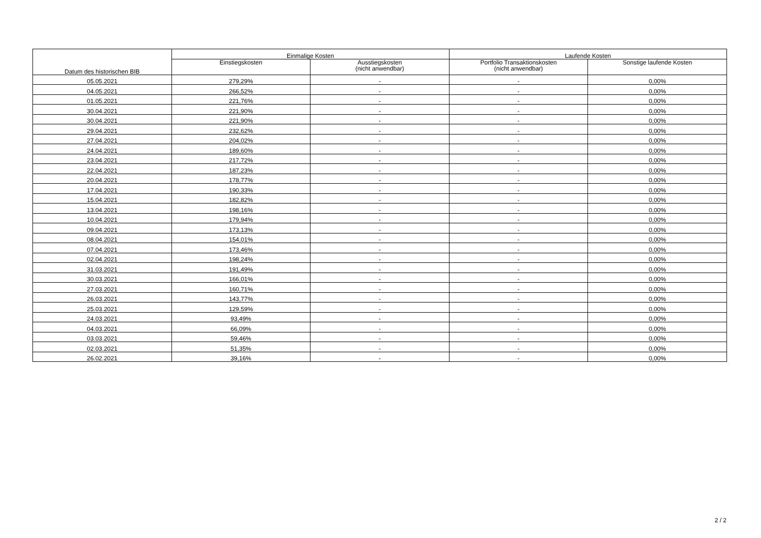| Datum des historischen BIB | Einmalige Kosten | | Laufende Kosten | |
| --- | --- | --- | --- | --- |
| | Einstiegskosten | Ausstiegskosten (nicht anwendbar) | Portfolio Transaktionskosten (nicht anwendbar) | Sonstige laufende Kosten |
| 05.05.2021 | 279,29% | - | - | 0,00% |
| 04.05.2021 | 266,52% | - | - | 0,00% |
| 01.05.2021 | 221,76% | - | - | 0,00% |
| 30.04.2021 | 221,90% | - | - | 0,00% |
| 30.04.2021 | 221,90% | - | - | 0,00% |
| 29.04.2021 | 232,62% | - | - | 0,00% |
| 27.04.2021 | 204,02% | - | - | 0,00% |
| 24.04.2021 | 189,60% | - | - | 0,00% |
| 23.04.2021 | 217,72% | - | - | 0,00% |
| 22.04.2021 | 187,23% | - | - | 0,00% |
| 20.04.2021 | 178,77% | - | - | 0,00% |
| 17.04.2021 | 190,33% | - | - | 0,00% |
| 15.04.2021 | 182,82% | - | - | 0,00% |
| 13.04.2021 | 198,16% | - | - | 0,00% |
| 10.04.2021 | 179,94% | - | - | 0,00% |
| 09.04.2021 | 173,13% | - | - | 0,00% |
| 08.04.2021 | 154,01% | - | - | 0,00% |
| 07.04.2021 | 173,46% | - | - | 0,00% |
| 02.04.2021 | 198,24% | - | - | 0,00% |
| 31.03.2021 | 191,49% | - | - | 0,00% |
| 30.03.2021 | 166,01% | - | - | 0,00% |
| 27.03.2021 | 160,71% | - | - | 0,00% |
| 26.03.2021 | 143,77% | - | - | 0,00% |
| 25.03.2021 | 129,59% | - | - | 0,00% |
| 24.03.2021 | 93,49% | - | - | 0,00% |
| 04.03.2021 | 66,09% | - | - | 0,00% |
| 03.03.2021 | 59,46% | - | - | 0,00% |
| 02.03.2021 | 51,35% | - | - | 0,00% |
| 26.02.2021 | 39,16% | - | - | 0,00% |
2 / 2